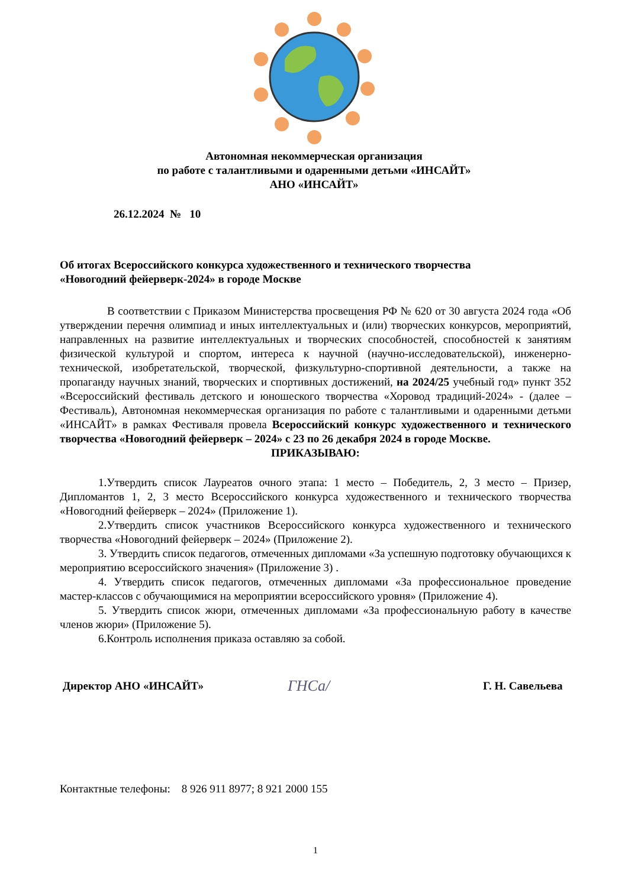Автономная некоммерческая организация
по работе с талантливыми и одаренными детьми «ИНСАЙТ»
АНО «ИНСАЙТ»
26.12.2024 № 10
Об итогах Всероссийского конкурса художественного и технического творчества
«Новогодний фейерверк-2024» в городе Москве
В соответствии с Приказом Министерства просвещения РФ № 620 от 30 августа 2024 года «Об утверждении перечня олимпиад и иных интеллектуальных и (или) творческих конкурсов, мероприятий, направленных на развитие интеллектуальных и творческих способностей, способностей к занятиям физической культурой и спортом, интереса к научной (научно-исследовательской), инженерно-технической, изобретательской, творческой, физкультурно-спортивной деятельности, а также на пропаганду научных знаний, творческих и спортивных достижений, на 2024/25 учебный год» пункт 352 «Всероссийский фестиваль детского и юношеского творчества «Хоровод традиций-2024» - (далее – Фестиваль), Автономная некоммерческая организация по работе с талантливыми и одаренными детьми «ИНСАЙТ» в рамках Фестиваля провела Всероссийский конкурс художественного и технического творчества «Новогодний фейерверк – 2024» с 23 по 26 декабря 2024 в городе Москве.
ПРИКАЗЫВАЮ:
1.Утвердить список Лауреатов очного этапа: 1 место – Победитель, 2, 3 место – Призер, Дипломантов 1, 2, 3 место Всероссийского конкурса художественного и технического творчества «Новогодний фейерверк – 2024» (Приложение 1).
2.Утвердить список участников Всероссийского конкурса художественного и технического творчества «Новогодний фейерверк – 2024» (Приложение 2).
3. Утвердить список педагогов, отмеченных дипломами «За успешную подготовку обучающихся к мероприятию всероссийского значения» (Приложение 3) .
4. Утвердить список педагогов, отмеченных дипломами «За профессиональное проведение мастер-классов с обучающимися на мероприятии всероссийского уровня» (Приложение 4).
5. Утвердить список жюри, отмеченных дипломами «За профессиональную работу в качестве членов жюри» (Приложение 5).
6.Контроль исполнения приказа оставляю за собой.
Директор АНО «ИНСАЙТ» ГНСа/ Г. Н. Савельева
Контактные телефоны: 8 926 911 8977; 8 921 2000 155
1